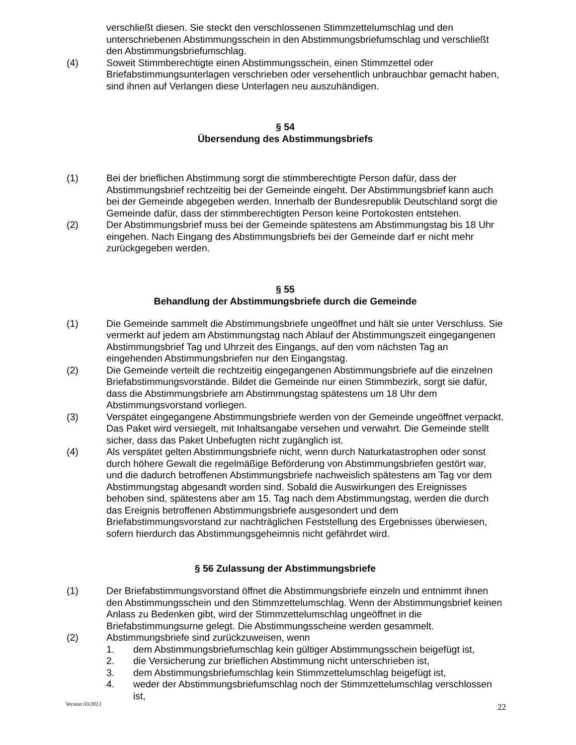verschließt diesen. Sie steckt den verschlossenen Stimmzettelumschlag und den unterschriebenen Abstimmungsschein in den Abstimmungsbriefumschlag und verschließt den Abstimmungsbriefumschlag.
(4) Soweit Stimmberechtigte einen Abstimmungsschein, einen Stimmzettel oder Briefabstimmungsunterlagen verschrieben oder versehentlich unbrauchbar gemacht haben, sind ihnen auf Verlangen diese Unterlagen neu auszuhändigen.
§ 54
Übersendung des Abstimmungsbriefs
(1) Bei der brieflichen Abstimmung sorgt die stimmberechtigte Person dafür, dass der Abstimmungsbrief rechtzeitig bei der Gemeinde eingeht. Der Abstimmungsbrief kann auch bei der Gemeinde abgegeben werden. Innerhalb der Bundesrepublik Deutschland sorgt die Gemeinde dafür, dass der stimmberechtigten Person keine Portokosten entstehen.
(2) Der Abstimmungsbrief muss bei der Gemeinde spätestens am Abstimmungstag bis 18 Uhr eingehen. Nach Eingang des Abstimmungsbriefs bei der Gemeinde darf er nicht mehr zurückgegeben werden.
§ 55
Behandlung der Abstimmungsbriefe durch die Gemeinde
(1) Die Gemeinde sammelt die Abstimmungsbriefe ungeöffnet und hält sie unter Verschluss. Sie vermerkt auf jedem am Abstimmungstag nach Ablauf der Abstimmungszeit eingegangenen Abstimmungsbrief Tag und Uhrzeit des Eingangs, auf den vom nächsten Tag an eingehenden Abstimmungsbriefen nur den Eingangstag.
(2) Die Gemeinde verteilt die rechtzeitig eingegangenen Abstimmungsbriefe auf die einzelnen Briefabstimmungsvorstände. Bildet die Gemeinde nur einen Stimmbezirk, sorgt sie dafür, dass die Abstimmungsbriefe am Abstimmungstag spätestens um 18 Uhr dem Abstimmungsvorstand vorliegen.
(3) Verspätet eingegangene Abstimmungsbriefe werden von der Gemeinde ungeöffnet verpackt. Das Paket wird versiegelt, mit Inhaltsangabe versehen und verwahrt. Die Gemeinde stellt sicher, dass das Paket Unbefugten nicht zugänglich ist.
(4) Als verspätet gelten Abstimmungsbriefe nicht, wenn durch Naturkatastrophen oder sonst durch höhere Gewalt die regelmäßige Beförderung von Abstimmungsbriefen gestört war, und die dadurch betroffenen Abstimmungsbriefe nachweislich spätestens am Tag vor dem Abstimmungstag abgesandt worden sind. Sobald die Auswirkungen des Ereignisses behoben sind, spätestens aber am 15. Tag nach dem Abstimmungstag, werden die durch das Ereignis betroffenen Abstimmungsbriefe ausgesondert und dem Briefabstimmungsvorstand zur nachträglichen Feststellung des Ergebnisses überwiesen, sofern hierdurch das Abstimmungsgeheimnis nicht gefährdet wird.
§ 56 Zulassung der Abstimmungsbriefe
(1) Der Briefabstimmungsvorstand öffnet die Abstimmungsbriefe einzeln und entnimmt ihnen den Abstimmungsschein und den Stimmzettelumschlag. Wenn der Abstimmungsbrief keinen Anlass zu Bedenken gibt, wird der Stimmzettelumschlag ungeöffnet in die Briefabstimmungsurne gelegt. Die Abstimmungsscheine werden gesammelt.
(2) Abstimmungsbriefe sind zurückzuweisen, wenn
1. dem Abstimmungsbriefumschlag kein gültiger Abstimmungsschein beigefügt ist,
2. die Versicherung zur brieflichen Abstimmung nicht unterschrieben ist,
3. dem Abstimmungsbriefumschlag kein Stimmzettelumschlag beigefügt ist,
4. weder der Abstimmungsbriefumschlag noch der Stimmzettelumschlag verschlossen ist,
Version 03/2013 22